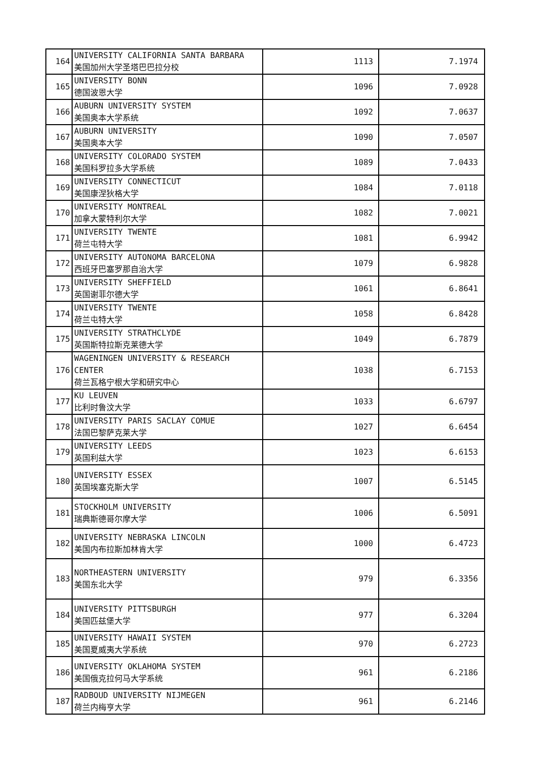| 164 | UNIVERSITY CALIFORNIA SANTA BARBARA 美国加州大学圣塔巴巴拉分校 | 1113 | 7.1974 |
| 165 | UNIVERSITY BONN 德国波恩大学 | 1096 | 7.0928 |
| 166 | AUBURN UNIVERSITY SYSTEM 美国奥本大学系统 | 1092 | 7.0637 |
| 167 | AUBURN UNIVERSITY 美国奥本大学 | 1090 | 7.0507 |
| 168 | UNIVERSITY COLORADO SYSTEM 美国科罗拉多大学系统 | 1089 | 7.0433 |
| 169 | UNIVERSITY CONNECTICUT 美国康涅狄格大学 | 1084 | 7.0118 |
| 170 | UNIVERSITY MONTREAL 加拿大蒙特利尔大学 | 1082 | 7.0021 |
| 171 | UNIVERSITY TWENTE 荷兰屯特大学 | 1081 | 6.9942 |
| 172 | UNIVERSITY AUTONOMA BARCELONA 西班牙巴塞罗那自治大学 | 1079 | 6.9828 |
| 173 | UNIVERSITY SHEFFIELD 英国谢菲尔德大学 | 1061 | 6.8641 |
| 174 | UNIVERSITY TWENTE 荷兰屯特大学 | 1058 | 6.8428 |
| 175 | UNIVERSITY STRATHCLYDE 英国斯特拉斯克莱德大学 | 1049 | 6.7879 |
| 176 | WAGENINGEN UNIVERSITY & RESEARCH CENTER 荷兰瓦格宁根大学和研究中心 | 1038 | 6.7153 |
| 177 | KU LEUVEN 比利时鲁汶大学 | 1033 | 6.6797 |
| 178 | UNIVERSITY PARIS SACLAY COMUE 法国巴黎萨克莱大学 | 1027 | 6.6454 |
| 179 | UNIVERSITY LEEDS 英国利兹大学 | 1023 | 6.6153 |
| 180 | UNIVERSITY ESSEX 英国埃塞克斯大学 | 1007 | 6.5145 |
| 181 | STOCKHOLM UNIVERSITY 瑞典斯德哥尔摩大学 | 1006 | 6.5091 |
| 182 | UNIVERSITY NEBRASKA LINCOLN 美国内布拉斯加林肯大学 | 1000 | 6.4723 |
| 183 | NORTHEASTERN UNIVERSITY 美国东北大学 | 979 | 6.3356 |
| 184 | UNIVERSITY PITTSBURGH 美国匹兹堡大学 | 977 | 6.3204 |
| 185 | UNIVERSITY HAWAII SYSTEM 美国夏威夷大学系统 | 970 | 6.2723 |
| 186 | UNIVERSITY OKLAHOMA SYSTEM 美国俄克拉何马大学系统 | 961 | 6.2186 |
| 187 | RADBOUD UNIVERSITY NIJMEGEN 荷兰内梅亨大学 | 961 | 6.2146 |